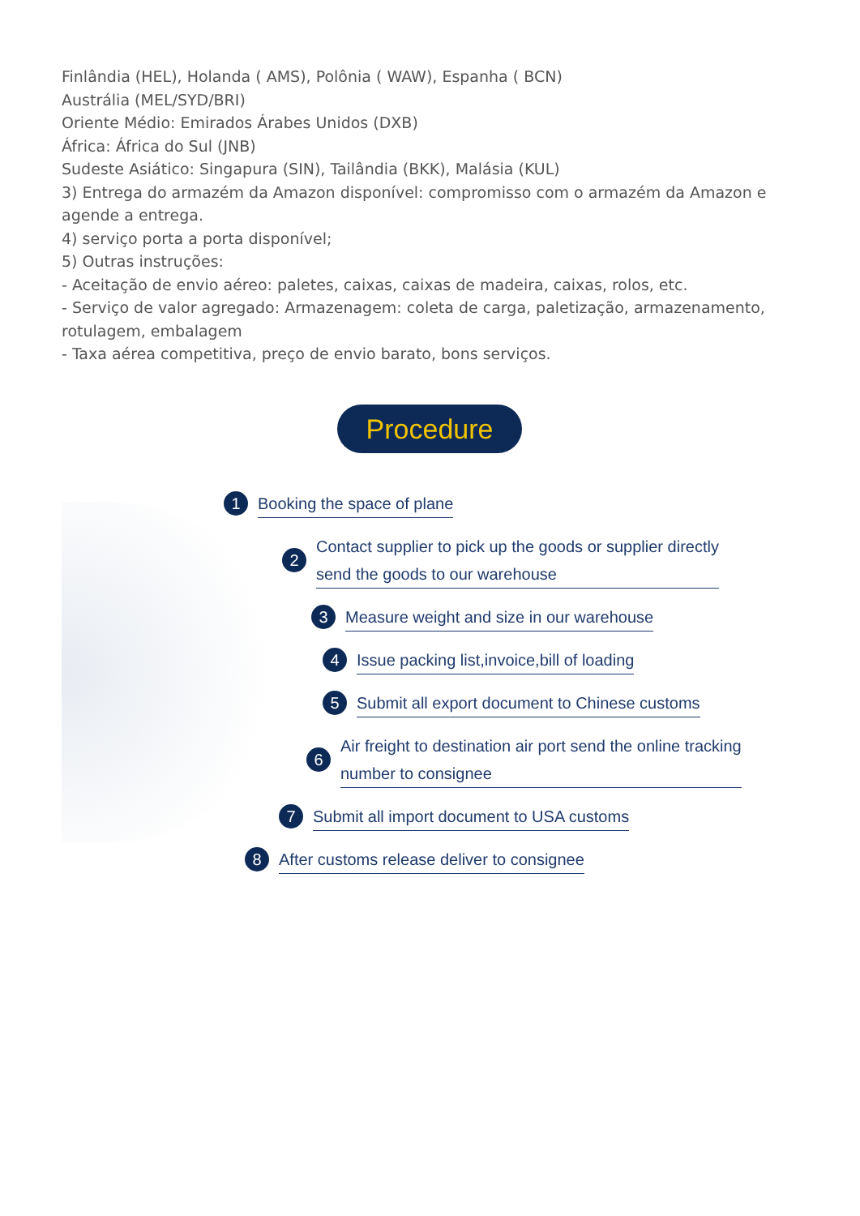Finlândia (HEL), Holanda ( AMS), Polônia ( WAW), Espanha ( BCN)
Austrália (MEL/SYD/BRI)
Oriente Médio: Emirados Árabes Unidos (DXB)
África: África do Sul (JNB)
Sudeste Asiático: Singapura (SIN), Tailândia (BKK), Malásia (KUL)
3) Entrega do armazém da Amazon disponível: compromisso com o armazém da Amazon e agende a entrega.
4) serviço porta a porta disponível;
5) Outras instruções:
- Aceitação de envio aéreo: paletes, caixas, caixas de madeira, caixas, rolos, etc.
- Serviço de valor agregado: Armazenagem: coleta de carga, paletização, armazenamento, rotulagem, embalagem
- Taxa aérea competitiva, preço de envio barato, bons serviços.
Procedure
1 Booking the space of plane
2 Contact supplier to pick up the goods or supplier directly
send the goods to our warehouse
3 Measure weight and size in our warehouse
4 Issue packing list,invoice,bill of loading
5 Submit all export document to Chinese customs
6 Air freight to destination air port send the online tracking
number to consignee
7 Submit all import document to USA customs
8 After customs release deliver to consignee